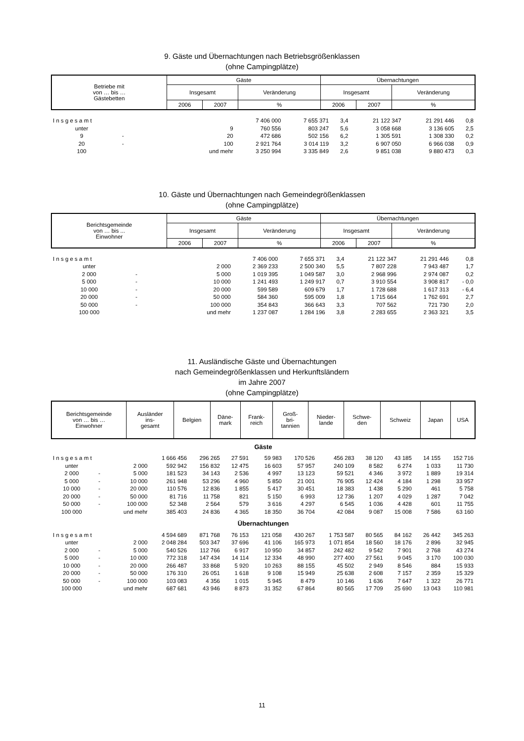9. Gäste und Übernachtungen nach Betriebsgrößenklassen
(ohne Campingplätze)
| Betriebe mit von … bis … Gästebetten | Gäste | | | Übernachtungen | | |
| --- | --- | --- | --- | --- | --- | --- |
| | Insgesamt | | Veränderung | Insgesamt | | Veränderung |
| | 2006 | 2007 | % | 2006 | 2007 | % |
| I n s g e s a m t | | | 7 406 000 | 7 655 371 | 3,4 | 21 122 347 | 21 291 446 | 0,8 |
| unter | | 9 | 760 556 | 803 247 | 5,6 | 3 058 668 | 3 136 605 | 2,5 |
| 9 | - | 20 | 472 686 | 502 156 | 6,2 | 1 305 591 | 1 308 330 | 0,2 |
| 20 | - | 100 | 2 921 764 | 3 014 119 | 3,2 | 6 907 050 | 6 966 038 | 0,9 |
| 100 | | und mehr | 3 250 994 | 3 335 849 | 2,6 | 9 851 038 | 9 880 473 | 0,3 |
10. Gäste und Übernachtungen nach Gemeindegrößenklassen
(ohne Campingplätze)
| Berichtsgemeinde von … bis ... Einwohner | Gäste | | | Übernachtungen | | |
| --- | --- | --- | --- | --- | --- | --- |
| | Insgesamt | | Veränderung | Insgesamt | | Veränderung |
| | 2006 | 2007 | % | 2006 | 2007 | % |
| I n s g e s a m t | | | 7 406 000 | 7 655 371 | 3,4 | 21 122 347 | 21 291 446 | 0,8 |
| unter | | 2 000 | 2 369 233 | 2 500 340 | 5,5 | 7 807 228 | 7 943 487 | 1,7 |
| 2 000 | - | 5 000 | 1 019 395 | 1 049 587 | 3,0 | 2 968 996 | 2 974 087 | 0,2 |
| 5 000 | - | 10 000 | 1 241 493 | 1 249 917 | 0,7 | 3 910 554 | 3 908 817 | - 0,0 |
| 10 000 | - | 20 000 | 599 589 | 609 679 | 1,7 | 1 728 688 | 1 617 313 | - 6,4 |
| 20 000 | - | 50 000 | 584 360 | 595 009 | 1,8 | 1 715 664 | 1 762 691 | 2,7 |
| 50 000 | - | 100 000 | 354 843 | 366 643 | 3,3 | 707 562 | 721 730 | 2,0 |
| 100 000 | | und mehr | 1 237 087 | 1 284 196 | 3,8 | 2 283 655 | 2 363 321 | 3,5 |
11. Ausländische Gäste und Übernachtungen
nach Gemeindegrößenklassen und Herkunftsländern
im Jahre 2007
(ohne Campingplätze)
| Berichtsgemeinde von … bis … Einwohner | Ausländer ins- gesamt | Belgien | Däne- mark | Frank- reich | Groß- bri- tannien | Nieder- lande | Schwe- den | Schweiz | Japan | USA |
| --- | --- | --- | --- | --- | --- | --- | --- | --- | --- | --- |
| Gäste | | | | | | | | | | | | |
| I n s g e s a m t | | | 1 666 456 | 296 265 | 27 591 | 59 983 | 170 526 | 456 283 | 38 120 | 43 185 | 14 155 | 152 716 |
| unter | | 2 000 | 592 942 | 156 832 | 12 475 | 16 603 | 57 957 | 240 109 | 8 582 | 6 274 | 1 033 | 11 730 |
| 2 000 | - | 5 000 | 181 523 | 34 143 | 2 536 | 4 997 | 13 123 | 59 521 | 4 346 | 3 972 | 1 889 | 19 314 |
| 5 000 | - | 10 000 | 261 948 | 53 296 | 4 960 | 5 850 | 21 001 | 76 905 | 12 424 | 4 184 | 1 298 | 33 957 |
| 10 000 | - | 20 000 | 110 576 | 12 836 | 1 855 | 5 417 | 30 451 | 18 383 | 1 438 | 5 290 | 461 | 5 758 |
| 20 000 | - | 50 000 | 81 716 | 11 758 | 821 | 5 150 | 6 993 | 12 736 | 1 207 | 4 029 | 1 287 | 7 042 |
| 50 000 | - | 100 000 | 52 348 | 2 564 | 579 | 3 616 | 4 297 | 6 545 | 1 036 | 4 428 | 601 | 11 755 |
| 100 000 | | und mehr | 385 403 | 24 836 | 4 365 | 18 350 | 36 704 | 42 084 | 9 087 | 15 008 | 7 586 | 63 160 |
| Übernachtungen | | | | | | | | | | | | |
| I n s g e s a m t | | | 4 594 689 | 871 768 | 76 153 | 121 058 | 430 267 | 1 753 587 | 80 565 | 84 162 | 26 442 | 345 263 |
| unter | | 2 000 | 2 048 284 | 503 347 | 37 696 | 41 106 | 165 973 | 1 071 854 | 18 560 | 18 176 | 2 896 | 32 945 |
| 2 000 | - | 5 000 | 540 526 | 112 766 | 6 917 | 10 950 | 34 857 | 242 482 | 9 542 | 7 901 | 2 768 | 43 274 |
| 5 000 | - | 10 000 | 772 318 | 147 434 | 14 114 | 12 334 | 48 990 | 277 400 | 27 561 | 9 045 | 3 170 | 100 030 |
| 10 000 | - | 20 000 | 266 487 | 33 868 | 5 920 | 10 263 | 88 155 | 45 502 | 2 949 | 8 546 | 884 | 15 933 |
| 20 000 | - | 50 000 | 176 310 | 26 051 | 1 618 | 9 108 | 15 949 | 25 638 | 2 608 | 7 157 | 2 359 | 15 329 |
| 50 000 | - | 100 000 | 103 083 | 4 356 | 1 015 | 5 945 | 8 479 | 10 146 | 1 636 | 7 647 | 1 322 | 26 771 |
| 100 000 | | und mehr | 687 681 | 43 946 | 8 873 | 31 352 | 67 864 | 80 565 | 17 709 | 25 690 | 13 043 | 110 981 |
11